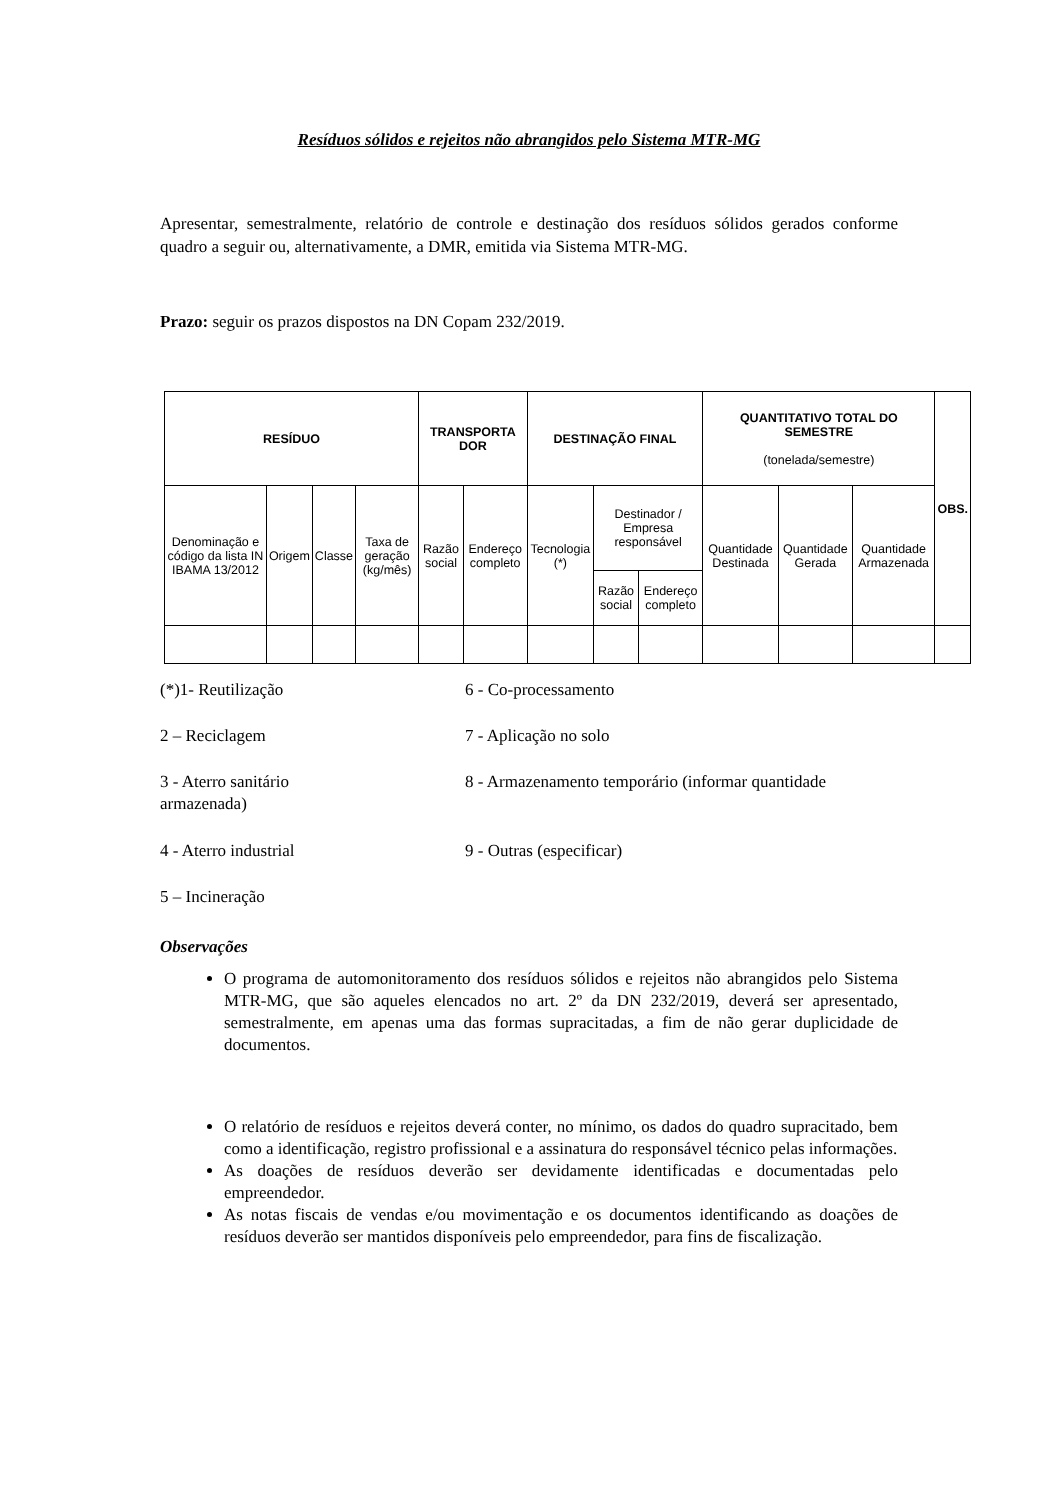Resíduos sólidos e rejeitos não abrangidos pelo Sistema MTR-MG
Apresentar, semestralmente, relatório de controle e destinação dos resíduos sólidos gerados conforme quadro a seguir ou, alternativamente, a DMR, emitida via Sistema MTR-MG.
Prazo: seguir os prazos dispostos na DN Copam 232/2019.
| RESÍDUO | | | | TRANSPORTA DOR | | DESTINAÇÃO FINAL | | | QUANTITATIVO TOTAL DO SEMESTRE (tonelada/semestre) | | | OBS. |
| --- | --- | --- | --- | --- | --- | --- | --- | --- | --- | --- | --- | --- |
| Denominação e código da lista IN IBAMA 13/2012 | Origem | Classe | Taxa de geração (kg/mês) | Razão social | Endereço completo | Tecnologia (*) | Destinador / Empresa responsável | | Quantidade Destinada | Quantidade Gerada | Quantidade Armazenada | |
| | | | | | | | Razão social | Endereço completo | | | | |
(*)1- Reutilização 6 - Co-processamento
2 – Reciclagem 7 - Aplicação no solo
3 - Aterro sanitário 8 - Armazenamento temporário (informar quantidade
armazenada)
4 - Aterro industrial 9 - Outras (especificar)
5 – Incineração
Observações
O programa de automonitoramento dos resíduos sólidos e rejeitos não abrangidos pelo Sistema MTR-MG, que são aqueles elencados no art. 2º da DN 232/2019, deverá ser apresentado, semestralmente, em apenas uma das formas supracitadas, a fim de não gerar duplicidade de documentos.
O relatório de resíduos e rejeitos deverá conter, no mínimo, os dados do quadro supracitado, bem como a identificação, registro profissional e a assinatura do responsável técnico pelas informações.
As doações de resíduos deverão ser devidamente identificadas e documentadas pelo empreendedor.
As notas fiscais de vendas e/ou movimentação e os documentos identificando as doações de resíduos deverão ser mantidos disponíveis pelo empreendedor, para fins de fiscalização.